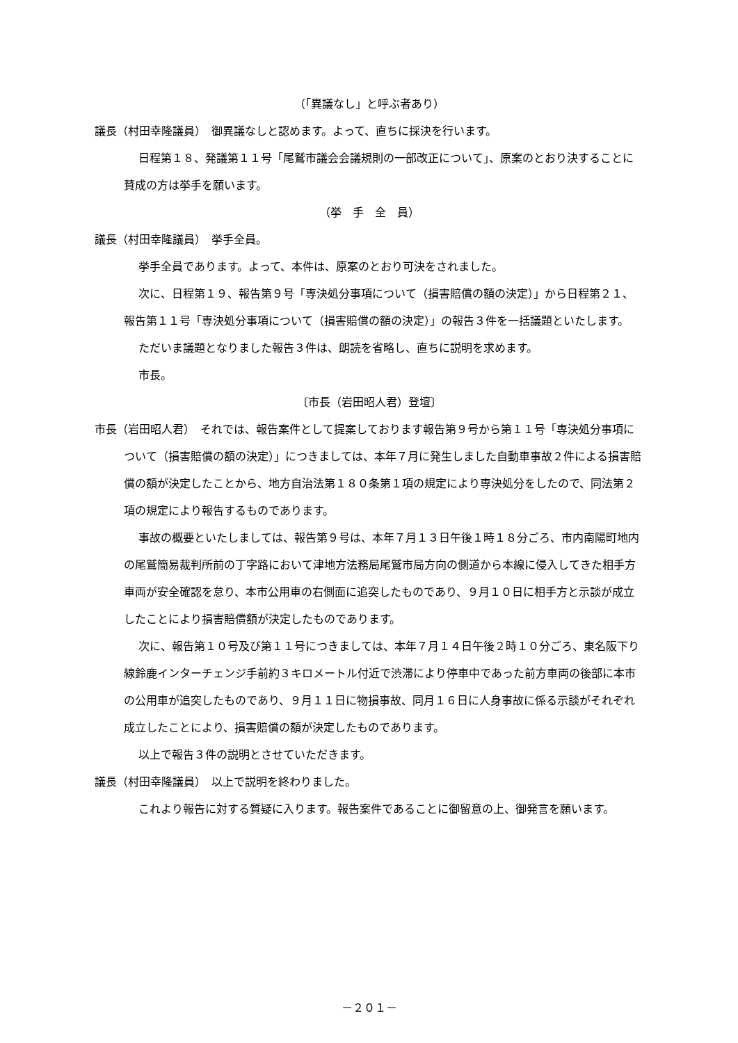（「異議なし」と呼ぶ者あり）
議長（村田幸隆議員）　御異議なしと認めます。よって、直ちに採決を行います。
日程第１８、発議第１１号「尾鷲市議会会議規則の一部改正について」、原案のとおり決することに賛成の方は挙手を願います。
（挙　手　全　員）
議長（村田幸隆議員）　挙手全員。
挙手全員であります。よって、本件は、原案のとおり可決をされました。
次に、日程第１９、報告第９号「専決処分事項について（損害賠償の額の決定）」から日程第２１、報告第１１号「専決処分事項について（損害賠償の額の決定）」の報告３件を一括議題といたします。
ただいま議題となりました報告３件は、朗読を省略し、直ちに説明を求めます。
市長。
〔市長（岩田昭人君）登壇〕
市長（岩田昭人君）　それでは、報告案件として提案しております報告第９号から第１１号「専決処分事項について（損害賠償の額の決定）」につきましては、本年７月に発生しました自動車事故２件による損害賠償の額が決定したことから、地方自治法第１８０条第１項の規定により専決処分をしたので、同法第２項の規定により報告するものであります。
事故の概要といたしましては、報告第９号は、本年７月１３日午後１時１８分ごろ、市内南陽町地内の尾鷲簡易裁判所前の丁字路において津地方法務局尾鷲市局方向の側道から本線に侵入してきた相手方車両が安全確認を怠り、本市公用車の右側面に追突したものであり、９月１０日に相手方と示談が成立したことにより損害賠償額が決定したものであります。
次に、報告第１０号及び第１１号につきましては、本年７月１４日午後２時１０分ごろ、東名阪下り線鈴鹿インターチェンジ手前約３キロメートル付近で渋滞により停車中であった前方車両の後部に本市の公用車が追突したものであり、９月１１日に物損事故、同月１６日に人身事故に係る示談がそれぞれ成立したことにより、損害賠償の額が決定したものであります。
以上で報告３件の説明とさせていただきます。
議長（村田幸隆議員）　以上で説明を終わりました。
これより報告に対する質疑に入ります。報告案件であることに御留意の上、御発言を願います。
－２０１－